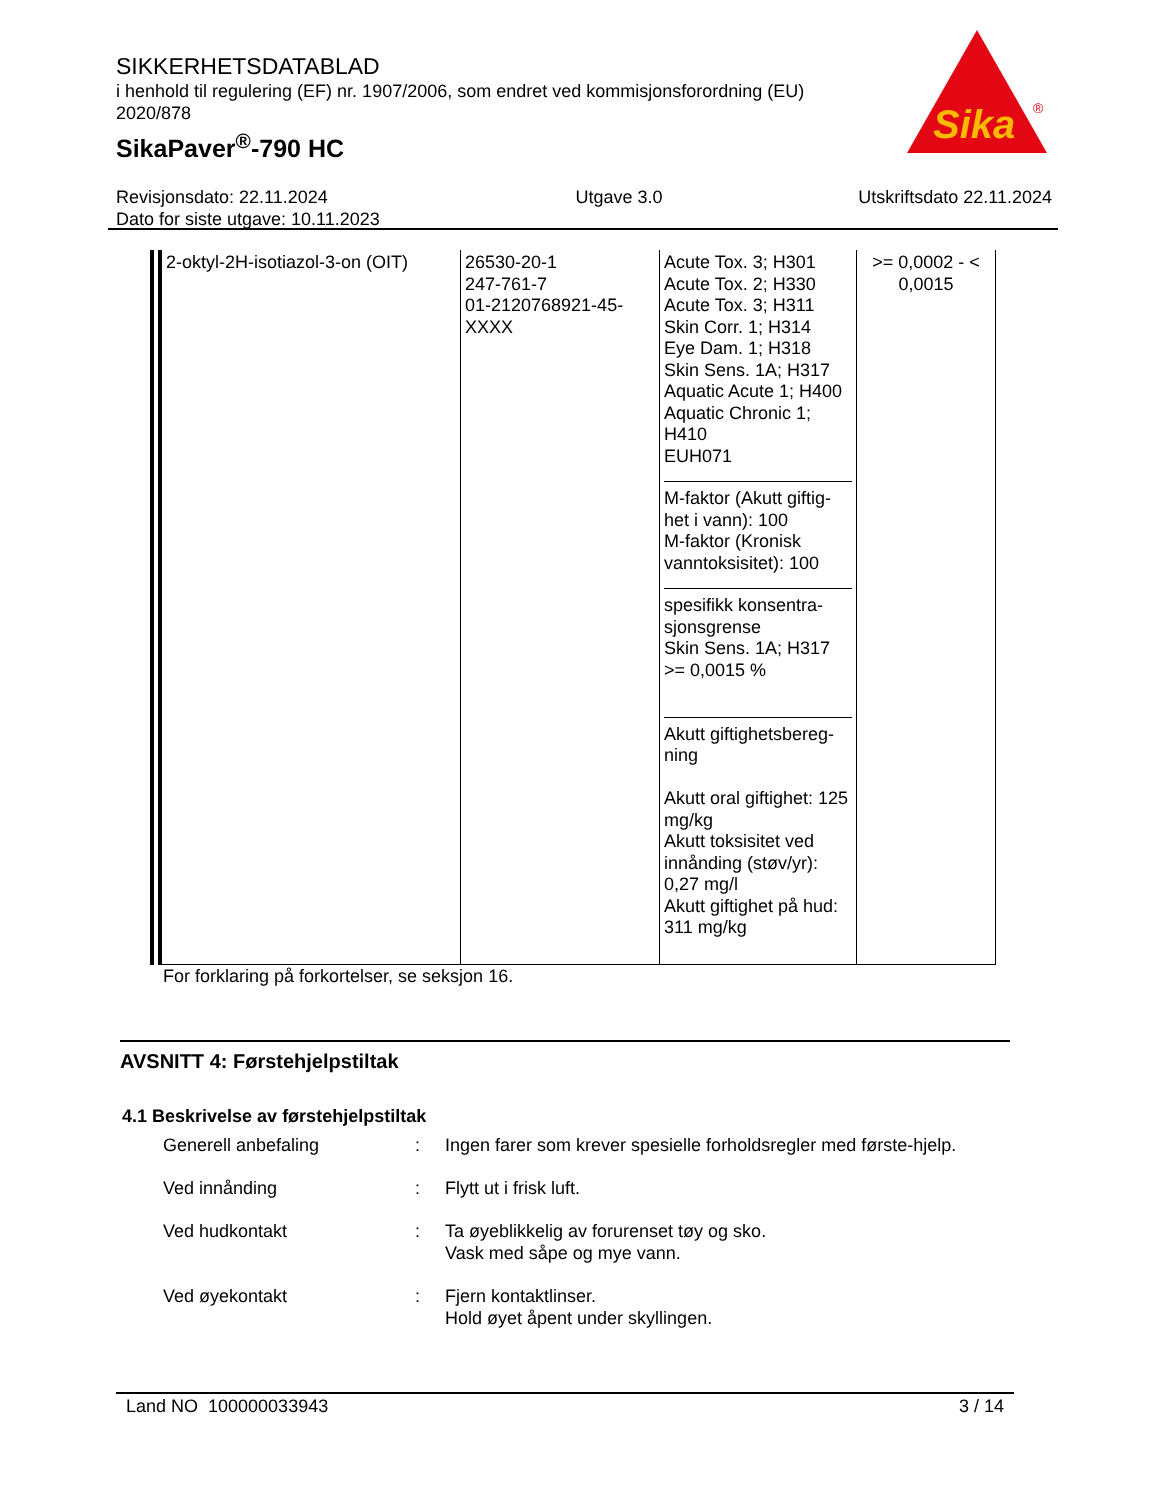SIKKERHETSDATABLAD
i henhold til regulering (EF) nr. 1907/2006, som endret ved kommisjonsforordning (EU) 2020/878
SikaPaver<sup>®</sup>-790 HC
Sika
®
Revisjonsdato: 22.11.2024
Dato for siste utgave: 10.11.2023
Utgave 3.0 Utskriftsdato 22.11.2024
| 2-oktyl-2H-isotiazol-3-on (OIT) | 26530-20-1 247-761-7 01-2120768921-45-XXXX | Acute Tox. 3; H301 Acute Tox. 2; H330 Acute Tox. 3; H311 Skin Corr. 1; H314 Eye Dam. 1; H318 Skin Sens. 1A; H317 Aquatic Acute 1; H400 Aquatic Chronic 1; H410 EUH071 M-faktor (Akutt giftig-het i vann): 100 M-faktor (Kronisk vanntoksisitet): 100 spesifikk konsentra-sjonsgrense Skin Sens. 1A; H317 >= 0,0015 % Akutt giftighetsbereg-ning Akutt oral giftighet: 125 mg/kg Akutt toksisitet ved innånding (støv/yr): 0,27 mg/l Akutt giftighet på hud: 311 mg/kg | >= 0,0002 - < 0,0015 |
For forklaring på forkortelser, se seksjon 16.
AVSNITT 4: Førstehjelpstiltak
4.1 Beskrivelse av førstehjelpstiltak
Generell anbefaling : Ingen farer som krever spesielle forholdsregler med første-hjelp.
Ved innånding : Flytt ut i frisk luft.
Ved hudkontakt : Ta øyeblikkelig av forurenset tøy og sko.
Vask med såpe og mye vann.
Ved øyekontakt : Fjern kontaktlinser.
Hold øyet åpent under skyllingen.
Land NO 100000033943 3 / 14